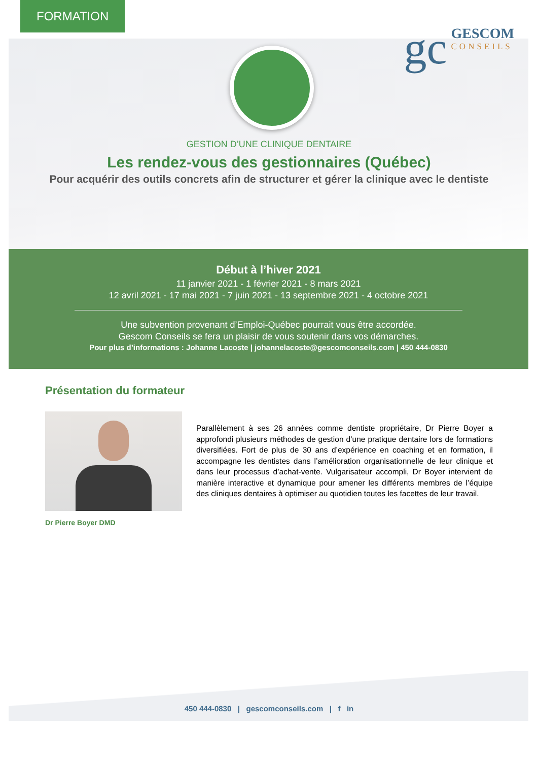FORMATION
gc
GESCOM
CONSEILS
GESTION D’UNE CLINIQUE DENTAIRE
Les rendez-vous des gestionnaires (Québec)
Pour acquérir des outils concrets afin de structurer et gérer la clinique avec le dentiste
Début à l’hiver 2021
11 janvier 2021 - 1 février 2021 - 8 mars 2021
12 avril 2021 - 17 mai 2021 - 7 juin 2021 - 13 septembre 2021 - 4 octobre 2021
Une subvention provenant d’Emploi-Québec pourrait vous être accordée.
Gescom Conseils se fera un plaisir de vous soutenir dans vos démarches.
Pour plus d’informations : Johanne Lacoste | johannelacoste@gescomconseils.com | 450 444-0830
Présentation du formateur
Dr Pierre Boyer DMD
Parallèlement à ses 26 années comme dentiste propriétaire, Dr Pierre Boyer a approfondi plusieurs méthodes de gestion d’une pratique dentaire lors de formations diversifiées. Fort de plus de 30 ans d’expérience en coaching et en formation, il accompagne les dentistes dans l’amélioration organisationnelle de leur clinique et dans leur processus d’achat-vente. Vulgarisateur accompli, Dr Boyer intervient de manière interactive et dynamique pour amener les différents membres de l’équipe des cliniques dentaires à optimiser au quotidien toutes les facettes de leur travail.
450 444-0830 | gescomconseils.com | f in